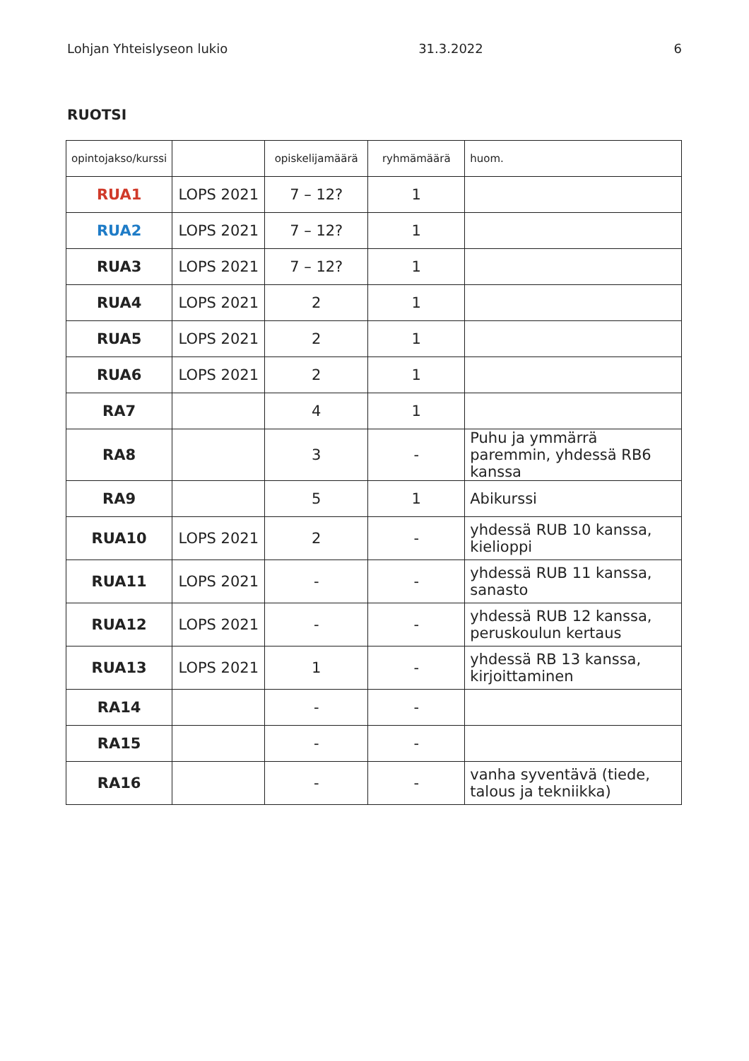Lohjan Yhteislyseon lukio 31.3.2022 6
RUOTSI
| opintojakso/kurssi | | opiskelijamäärä | ryhmämäärä | huom. |
| --- | --- | --- | --- | --- |
| RUA1 | LOPS 2021 | 7 – 12? | 1 | |
| RUA2 | LOPS 2021 | 7 – 12? | 1 | |
| RUA3 | LOPS 2021 | 7 – 12? | 1 | |
| RUA4 | LOPS 2021 | 2 | 1 | |
| RUA5 | LOPS 2021 | 2 | 1 | |
| RUA6 | LOPS 2021 | 2 | 1 | |
| RA7 | | 4 | 1 | |
| RA8 | | 3 | - | Puhu ja ymmärrä paremmin, yhdessä RB6 kanssa |
| RA9 | | 5 | 1 | Abikurssi |
| RUA10 | LOPS 2021 | 2 | - | yhdessä RUB 10 kanssa, kielioppi |
| RUA11 | LOPS 2021 | - | - | yhdessä RUB 11 kanssa, sanasto |
| RUA12 | LOPS 2021 | - | - | yhdessä RUB 12 kanssa, peruskoulun kertaus |
| RUA13 | LOPS 2021 | 1 | - | yhdessä RB 13 kanssa, kirjoittaminen |
| RA14 | | - | - | |
| RA15 | | - | - | |
| RA16 | | - | - | vanha syventävä (tiede, talous ja tekniikka) |